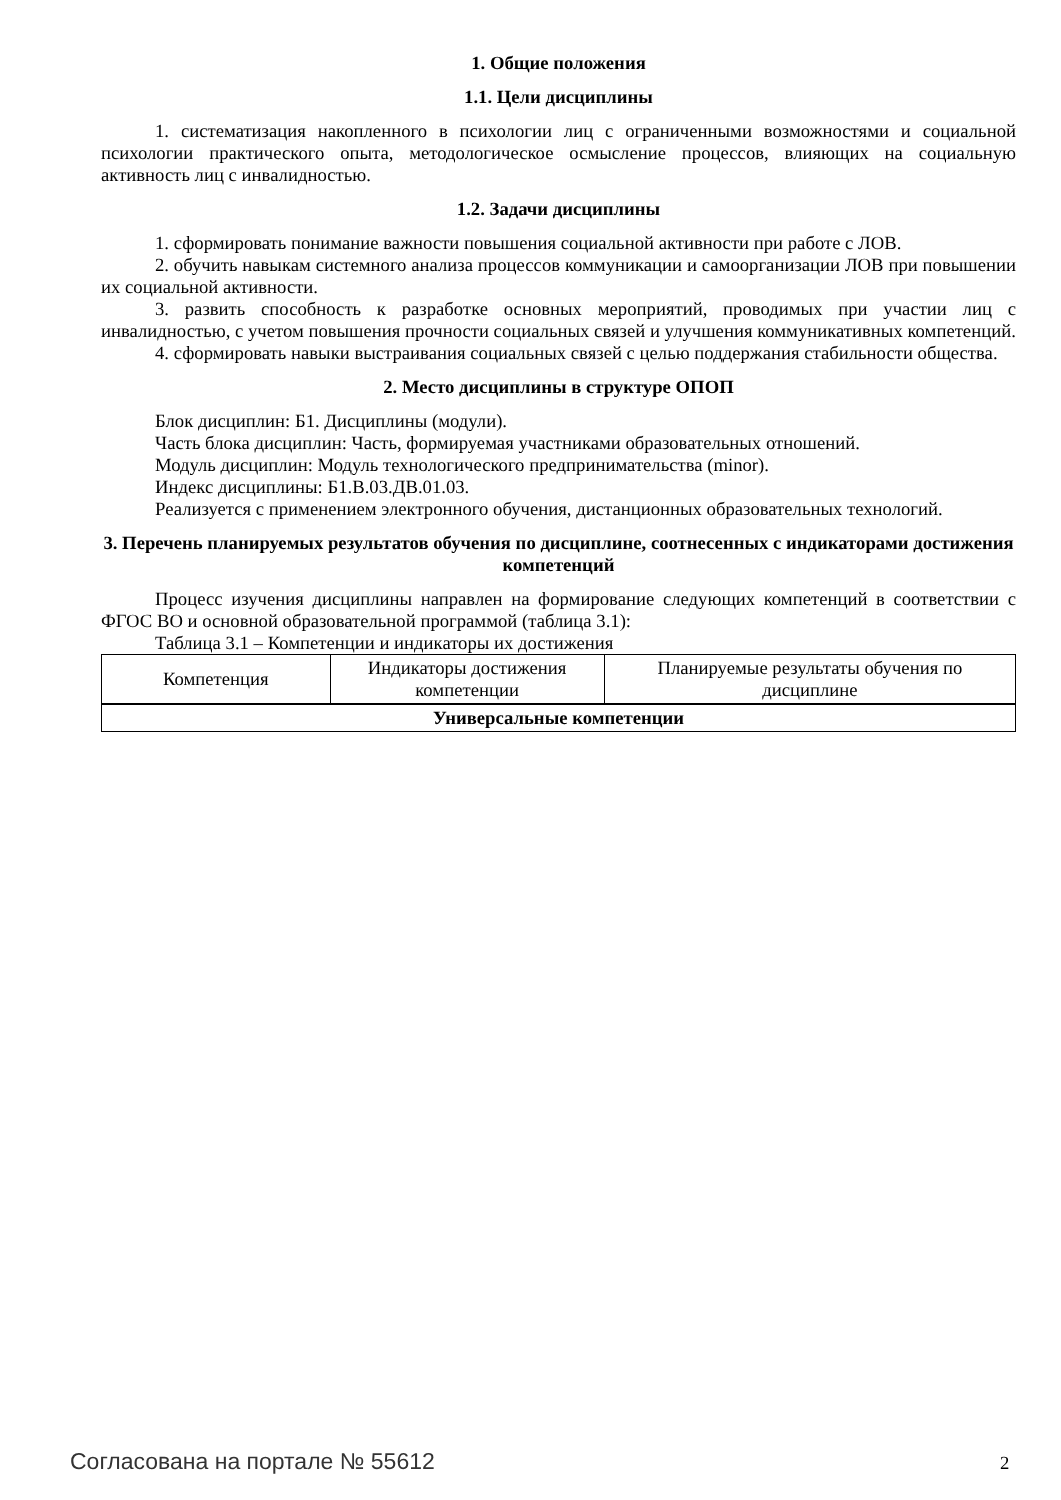1. Общие положения
1.1. Цели дисциплины
1. систематизация накопленного в психологии лиц с ограниченными возможностями и социальной психологии практического опыта, методологическое осмысление процессов, влияющих на социальную активность лиц с инвалидностью.
1.2. Задачи дисциплины
1. сформировать понимание важности повышения социальной активности при работе с ЛОВ.
2. обучить навыкам системного анализа процессов коммуникации и самоорганизации ЛОВ при повышении их социальной активности.
3. развить способность к разработке основных мероприятий, проводимых при участии лиц с инвалидностью, с учетом повышения прочности социальных связей и улучшения коммуникативных компетенций.
4. сформировать навыки выстраивания социальных связей с целью поддержания стабильности общества.
2. Место дисциплины в структуре ОПОП
Блок дисциплин: Б1. Дисциплины (модули).
Часть блока дисциплин: Часть, формируемая участниками образовательных отношений.
Модуль дисциплин: Модуль технологического предпринимательства (minor).
Индекс дисциплины: Б1.В.03.ДВ.01.03.
Реализуется с применением электронного обучения, дистанционных образовательных технологий.
3. Перечень планируемых результатов обучения по дисциплине, соотнесенных с индикаторами достижения компетенций
Процесс изучения дисциплины направлен на формирование следующих компетенций в соответствии с ФГОС ВО и основной образовательной программой (таблица 3.1):
Таблица 3.1 – Компетенции и индикаторы их достижения
| Компетенция | Индикаторы достижения компетенции | Планируемые результаты обучения по дисциплине |
| --- | --- | --- |
| Универсальные компетенции | | |
Согласована на портале № 55612 2